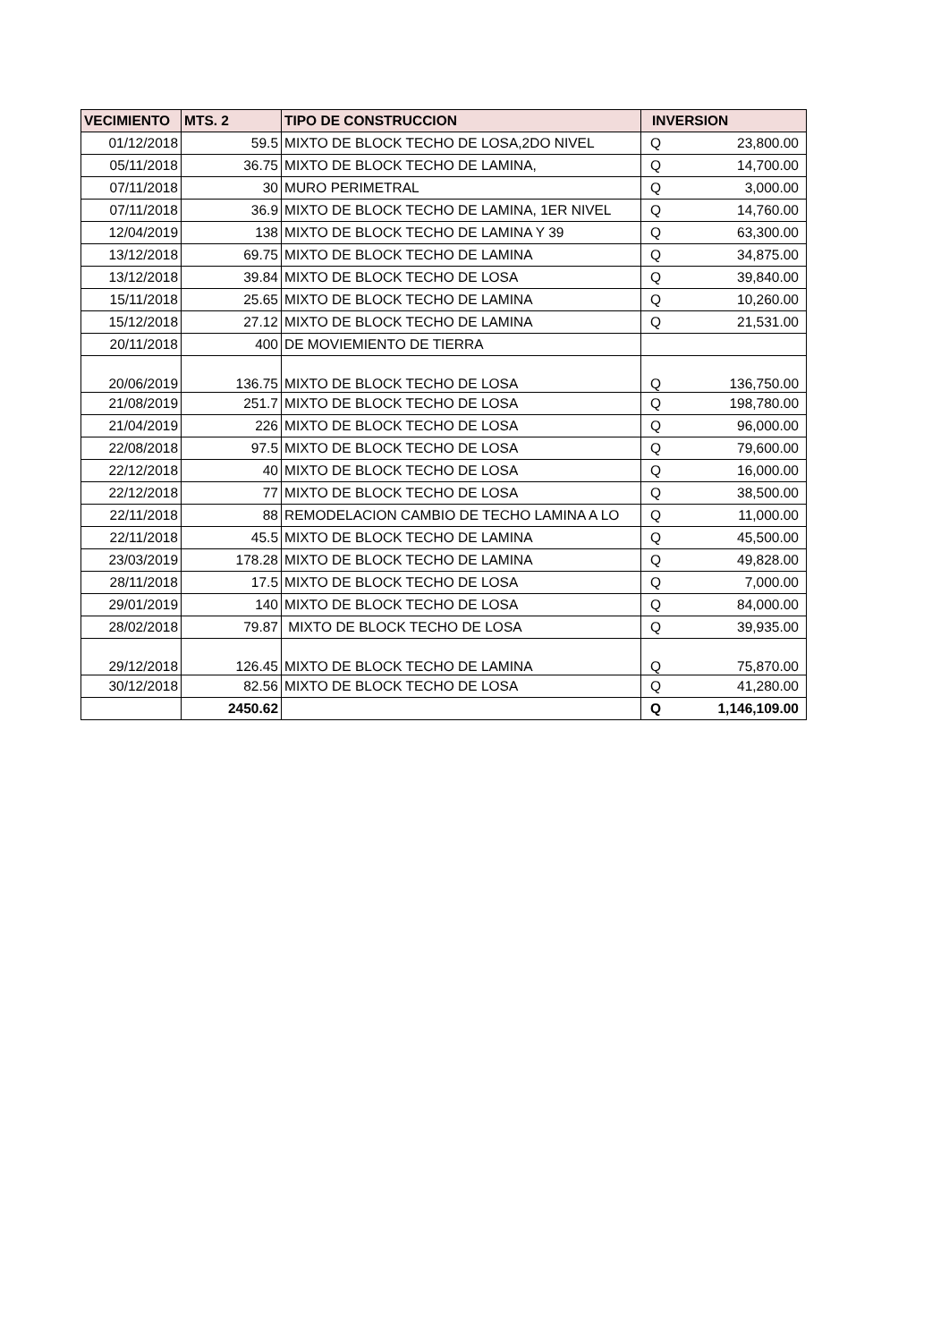| VECIMIENTO | MTS. 2 | TIPO DE CONSTRUCCION | INVERSION | |
| --- | --- | --- | --- | --- |
| 01/12/2018 | 59.5 | MIXTO DE BLOCK TECHO DE LOSA,2DO NIVEL | Q | 23,800.00 |
| 05/11/2018 | 36.75 | MIXTO DE BLOCK TECHO DE LAMINA, | Q | 14,700.00 |
| 07/11/2018 | 30 | MURO PERIMETRAL | Q | 3,000.00 |
| 07/11/2018 | 36.9 | MIXTO DE BLOCK TECHO DE LAMINA, 1ER NIVEL | Q | 14,760.00 |
| 12/04/2019 | 138 | MIXTO DE BLOCK TECHO DE LAMINA Y 39 | Q | 63,300.00 |
| 13/12/2018 | 69.75 | MIXTO DE BLOCK TECHO DE LAMINA | Q | 34,875.00 |
| 13/12/2018 | 39.84 | MIXTO DE BLOCK TECHO DE LOSA | Q | 39,840.00 |
| 15/11/2018 | 25.65 | MIXTO DE BLOCK TECHO DE LAMINA | Q | 10,260.00 |
| 15/12/2018 | 27.12 | MIXTO DE BLOCK TECHO DE LAMINA | Q | 21,531.00 |
| 20/11/2018 | 400 | DE MOVIEMIENTO DE TIERRA | | |
| 20/06/2019 | 136.75 | MIXTO DE BLOCK TECHO DE LOSA | Q | 136,750.00 |
| 21/08/2019 | 251.7 | MIXTO DE BLOCK TECHO DE LOSA | Q | 198,780.00 |
| 21/04/2019 | 226 | MIXTO DE BLOCK TECHO DE LOSA | Q | 96,000.00 |
| 22/08/2018 | 97.5 | MIXTO DE BLOCK TECHO DE LOSA | Q | 79,600.00 |
| 22/12/2018 | 40 | MIXTO DE BLOCK TECHO DE LOSA | Q | 16,000.00 |
| 22/12/2018 | 77 | MIXTO DE BLOCK TECHO DE LOSA | Q | 38,500.00 |
| 22/11/2018 | 88 | REMODELACION CAMBIO DE TECHO LAMINA A LO | Q | 11,000.00 |
| 22/11/2018 | 45.5 | MIXTO DE BLOCK TECHO DE LAMINA | Q | 45,500.00 |
| 23/03/2019 | 178.28 | MIXTO DE BLOCK TECHO DE LAMINA | Q | 49,828.00 |
| 28/11/2018 | 17.5 | MIXTO DE BLOCK TECHO DE LOSA | Q | 7,000.00 |
| 29/01/2019 | 140 | MIXTO DE BLOCK TECHO DE LOSA | Q | 84,000.00 |
| 28/02/2018 | 79.87 | MIXTO DE BLOCK TECHO DE LOSA | Q | 39,935.00 |
| 29/12/2018 | 126.45 | MIXTO DE BLOCK TECHO DE LAMINA | Q | 75,870.00 |
| 30/12/2018 | 82.56 | MIXTO DE BLOCK TECHO DE LOSA | Q | 41,280.00 |
| | 2450.62 | | Q | 1,146,109.00 |